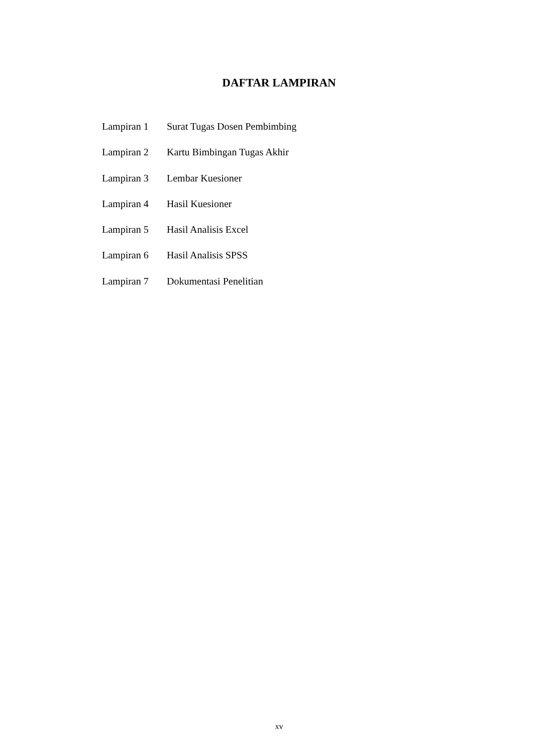DAFTAR LAMPIRAN
Lampiran 1 Surat Tugas Dosen Pembimbing
Lampiran 2 Kartu Bimbingan Tugas Akhir
Lampiran 3 Lembar Kuesioner
Lampiran 4 Hasil Kuesioner
Lampiran 5 Hasil Analisis Excel
Lampiran 6 Hasil Analisis SPSS
Lampiran 7 Dokumentasi Penelitian
xv